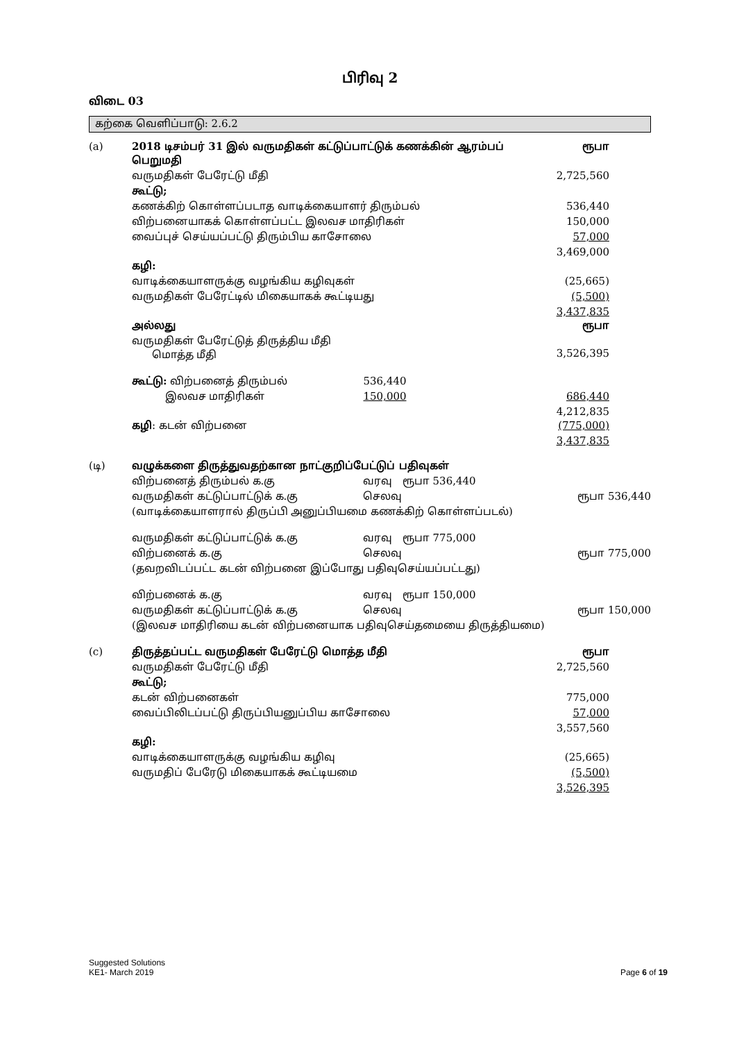பிரிவு 2
விடை 03
கற்கை வெளிப்பாடு: 2.6.2
| (a) | 2018 டிசம்பர் 31 இல் வருமதிகள் கட்டுப்பாட்டுக் கணக்கின் ஆரம்பப் பெறுமதி | | ரூபா |
| | வருமதிகள் பேரேட்டு மீதி | | 2,725,560 |
| | கூட்டு; | | |
| | கணக்கிற் கொள்ளப்படாத வாடிக்கையாளர் திரும்பல் | | 536,440 |
| | விற்பனையாகக் கொள்ளப்பட்ட இலவச மாதிரிகள் | | 150,000 |
| | வைப்புச் செய்யப்பட்டு திரும்பிய காசோலை | | 57,000 |
| | | | 3,469,000 |
| | கழி: | | |
| | வாடிக்கையாளருக்கு வழங்கிய கழிவுகள் | | (25,665) |
| | வருமதிகள் பேரேட்டில் மிகையாகக் கூட்டியது | | (5,500) |
| | | | 3,437,835 |
| | அல்லது | | ரூபா |
| | வருமதிகள் பேரேட்டுத் திருத்திய மீதி மொத்த மீதி | | 3,526,395 |
| | கூட்டு: விற்பனைத் திரும்பல் | 536,440 | |
| | இலவச மாதிரிகள் | 150,000 | 686,440 |
| | | | 4,212,835 |
| | கழி : கடன் விற்பனை | | (775,000) |
| | | | 3,437,835 |
| (டி) | வழுக்களை திருத்துவதற்கான நாட்குறிப்பேட்டுப் பதிவுகள் | | |
| | விற்பனைத் திரும்பல் க.கு | வரவு ரூபா 536,440 | |
| | வருமதிகள் கட்டுப்பாட்டுக் க.கு | செலவு | ரூபா 536,440 |
| | (வாடிக்கையாளரால் திருப்பி அனுப்பியமை கணக்கிற் கொள்ளப்படல்) | | |
| | வருமதிகள் கட்டுப்பாட்டுக் க.கு | வரவு ரூபா 775,000 | |
| | விற்பனைக் க.கு | செலவு | ரூபா 775,000 |
| | (தவறவிடப்பட்ட கடன் விற்பனை இப்போது பதிவுசெய்யப்பட்டது) | | |
| | விற்பனைக் க.கு | வரவு ரூபா 150,000 | |
| | வருமதிகள் கட்டுப்பாட்டுக் க.கு | செலவு | ரூபா 150,000 |
| | (இலவச மாதிரியை கடன் விற்பனையாக பதிவுசெய்தமையை திருத்தியமை) | | |
| (c) | திருத்தப்பட்ட வருமதிகள் பேரேட்டு மொத்த மீதி | | ரூபா |
| | வருமதிகள் பேரேட்டு மீதி | | 2,725,560 |
| | கூட்டு; | | |
| | கடன் விற்பனைகள் | | 775,000 |
| | வைப்பிலிடப்பட்டு திருப்பியனுப்பிய காசோலை | | 57,000 |
| | | | 3,557,560 |
| | கழி: | | |
| | வாடிக்கையாளருக்கு வழங்கிய கழிவு | | (25,665) |
| | வருமதிப் பேரேடு மிகையாகக் கூட்டியமை | | (5,500) |
| | | | 3,526,395 |
Suggested Solutions
KE1- March 2019 Page 6 of 19